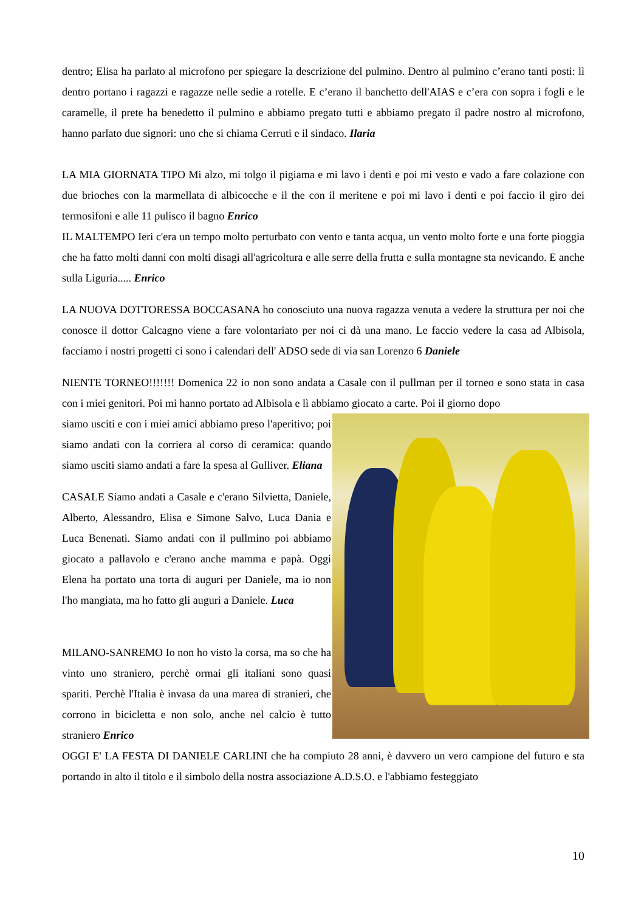dentro; Elisa ha parlato al microfono per spiegare la descrizione del pulmino. Dentro al pulmino c’erano tanti posti: lì dentro portano i ragazzi e ragazze nelle sedie a rotelle. E c’erano il banchetto dell'AIAS e c’era con sopra i fogli e le caramelle, il prete ha benedetto il pulmino e abbiamo pregato tutti e abbiamo pregato il padre nostro al microfono, hanno parlato due signori: uno che si chiama Cerruti e il sindaco. Ilaria
LA MIA GIORNATA TIPO Mi alzo, mi tolgo il pigiama e mi lavo i denti e poi mi vesto e vado a fare colazione con due brioches con la marmellata di albicocche e il the con il meritene e poi mi lavo i denti e poi faccio il giro dei termosifoni e alle 11 pulisco il bagno Enrico
IL MALTEMPO Ieri c'era un tempo molto perturbato con vento e tanta acqua, un vento molto forte e una forte pioggia che ha fatto molti danni con molti disagi all'agricoltura e alle serre della frutta e sulla montagne sta nevicando. E anche sulla Liguria..... Enrico
LA NUOVA DOTTORESSA BOCCASANA ho conosciuto una nuova ragazza venuta a vedere la struttura per noi che conosce il dottor Calcagno viene a fare volontariato per noi ci dà una mano. Le faccio vedere la casa ad Albisola, facciamo i nostri progetti ci sono i calendari dell' ADSO sede di via san Lorenzo 6 Daniele
NIENTE TORNEO!!!!!!! Domenica 22 io non sono andata a Casale con il pullman per il torneo e sono stata in casa con i miei genitori. Poi mi hanno portato ad Albisola e lì abbiamo giocato a carte. Poi il giorno dopo
siamo usciti e con i miei amici abbiamo preso l'aperitivo; poi siamo andati con la corriera al corso di ceramica: quando siamo usciti siamo andati a fare la spesa al Gulliver. Eliana
CASALE Siamo andati a Casale e c'erano Silvietta, Daniele, Alberto, Alessandro, Elisa e Simone Salvo, Luca Dania e Luca Benenati. Siamo andati con il pullmino poi abbiamo giocato a pallavolo e c'erano anche mamma e papà. Oggi Elena ha portato una torta di auguri per Daniele, ma io non l'ho mangiata, ma ho fatto gli auguri a Daniele. Luca
MILANO-SANREMO Io non ho visto la corsa, ma so che ha vinto uno straniero, perchè ormai gli italiani sono quasi spariti. Perchè l'Italia è invasa da una marea di stranieri, che corrono in bicicletta e non solo, anche nel calcio è tutto straniero Enrico
OGGI E' LA FESTA DI DANIELE CARLINI che ha compiuto 28 anni, è davvero un vero campione del futuro e sta portando in alto il titolo e il simbolo della nostra associazione A.D.S.O. e l'abbiamo festeggiato
10